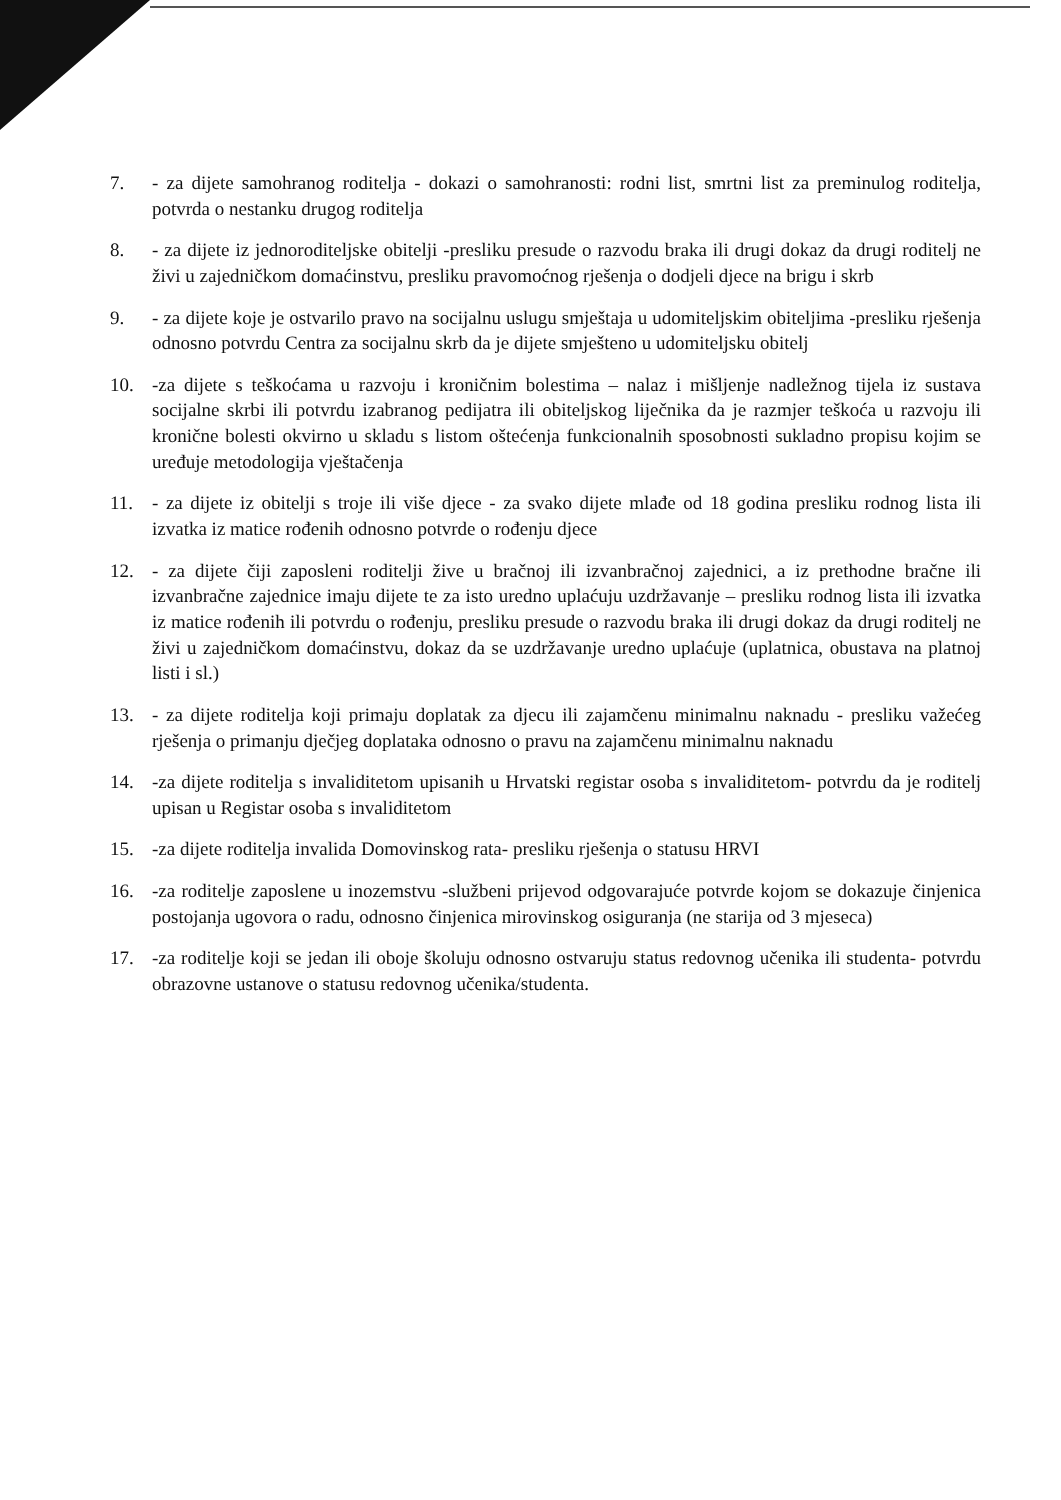7. - za dijete samohranog roditelja - dokazi o samohranosti: rodni list, smrtni list za preminulog roditelja, potvrda o nestanku drugog roditelja
8. - za dijete iz jednoroditeljske obitelji -presliku presude o razvodu braka ili drugi dokaz da drugi roditelj ne živi u zajedničkom domaćinstvu, presliku pravomoćnog rješenja o dodjeli djece na brigu i skrb
9. - za dijete koje je ostvarilo pravo na socijalnu uslugu smještaja u udomiteljskim obiteljima -presliku rješenja odnosno potvrdu Centra za socijalnu skrb da je dijete smješteno u udomiteljsku obitelj
10. -za dijete s teškoćama u razvoju i kroničnim bolestima – nalaz i mišljenje nadležnog tijela iz sustava socijalne skrbi ili potvrdu izabranog pedijatra ili obiteljskog liječnika da je razmjer teškoća u razvoju ili kronične bolesti okvirno u skladu s listom oštećenja funkcionalnih sposobnosti sukladno propisu kojim se uređuje metodologija vještačenja
11. - za dijete iz obitelji s troje ili više djece - za svako dijete mlađe od 18 godina presliku rodnog lista ili izvatka iz matice rođenih odnosno potvrde o rođenju djece
12. - za dijete čiji zaposleni roditelji žive u bračnoj ili izvanbračnoj zajednici, a iz prethodne bračne ili izvanbračne zajednice imaju dijete te za isto uredno uplaćuju uzdržavanje – presliku rodnog lista ili izvatka iz matice rođenih ili potvrdu o rođenju, presliku presude o razvodu braka ili drugi dokaz da drugi roditelj ne živi u zajedničkom domaćinstvu, dokaz da se uzdržavanje uredno uplaćuje (uplatnica, obustava na platnoj listi i sl.)
13. - za dijete roditelja koji primaju doplatak za djecu ili zajamčenu minimalnu naknadu - presliku važećeg rješenja o primanju dječjeg doplataka odnosno o pravu na zajamčenu minimalnu naknadu
14. -za dijete roditelja s invaliditetom upisanih u Hrvatski registar osoba s invaliditetom- potvrdu da je roditelj upisan u Registar osoba s invaliditetom
15. -za dijete roditelja invalida Domovinskog rata- presliku rješenja o statusu HRVI
16. -za roditelje zaposlene u inozemstvu -službeni prijevod odgovarajuće potvrde kojom se dokazuje činjenica postojanja ugovora o radu, odnosno činjenica mirovinskog osiguranja (ne starija od 3 mjeseca)
17. -za roditelje koji se jedan ili oboje školuju odnosno ostvaruju status redovnog učenika ili studenta- potvrdu obrazovne ustanove o statusu redovnog učenika/studenta.